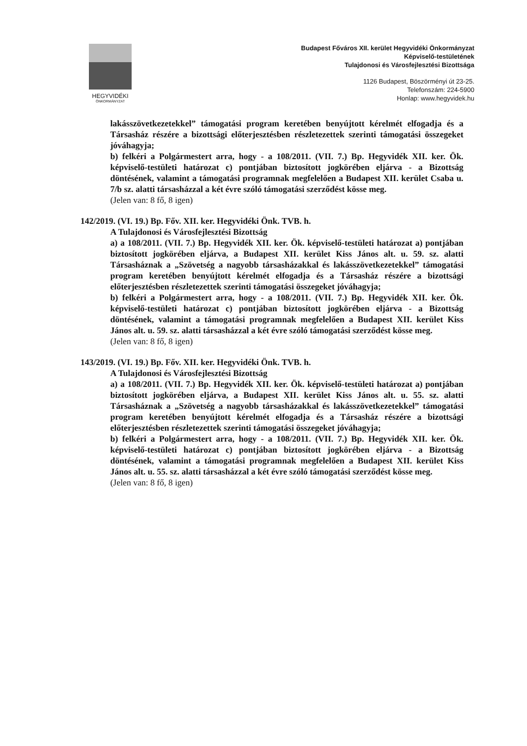HEGYVIDÉKI
ÖNKORMÁNYZAT
Budapest Főváros XII. kerület Hegyvidéki Önkormányzat
Képviselő-testületének
Tulajdonosi és Városfejlesztési Bizottsága
1126 Budapest, Böszörményi út 23-25.
Telefonszám: 224-5900
Honlap: www.hegyvidek.hu
lakásszövetkezetekkel” támogatási program keretében benyújtott kérelmét elfogadja és a Társasház részére a bizottsági előterjesztésben részletezettek szerinti támogatási összegeket jóváhagyja;
b) felkéri a Polgármestert arra, hogy - a 108/2011. (VII. 7.) Bp. Hegyvidék XII. ker. Ök. képviselő-testületi határozat c) pontjában biztosított jogkörében eljárva - a Bizottság döntésének, valamint a támogatási programnak megfelelően a Budapest XII. kerület Csaba u. 7/b sz. alatti társasházzal a két évre szóló támogatási szerződést kösse meg.
(Jelen van: 8 fő, 8 igen)
142/2019. (VI. 19.) Bp. Főv. XII. ker. Hegyvidéki Önk. TVB. h.
A Tulajdonosi és Városfejlesztési Bizottság
a) a 108/2011. (VII. 7.) Bp. Hegyvidék XII. ker. Ök. képviselő-testületi határozat a) pontjában biztosított jogkörében eljárva, a Budapest XII. kerület Kiss János alt. u. 59. sz. alatti Társasháznak a „Szövetség a nagyobb társasházakkal és lakásszövetkezetekkel” támogatási program keretében benyújtott kérelmét elfogadja és a Társasház részére a bizottsági előterjesztésben részletezettek szerinti támogatási összegeket jóváhagyja;
b) felkéri a Polgármestert arra, hogy - a 108/2011. (VII. 7.) Bp. Hegyvidék XII. ker. Ök. képviselő-testületi határozat c) pontjában biztosított jogkörében eljárva - a Bizottság döntésének, valamint a támogatási programnak megfelelően a Budapest XII. kerület Kiss János alt. u. 59. sz. alatti társasházzal a két évre szóló támogatási szerződést kösse meg.
(Jelen van: 8 fő, 8 igen)
143/2019. (VI. 19.) Bp. Főv. XII. ker. Hegyvidéki Önk. TVB. h.
A Tulajdonosi és Városfejlesztési Bizottság
a) a 108/2011. (VII. 7.) Bp. Hegyvidék XII. ker. Ök. képviselő-testületi határozat a) pontjában biztosított jogkörében eljárva, a Budapest XII. kerület Kiss János alt. u. 55. sz. alatti Társasháznak a „Szövetség a nagyobb társasházakkal és lakásszövetkezetekkel” támogatási program keretében benyújtott kérelmét elfogadja és a Társasház részére a bizottsági előterjesztésben részletezettek szerinti támogatási összegeket jóváhagyja;
b) felkéri a Polgármestert arra, hogy - a 108/2011. (VII. 7.) Bp. Hegyvidék XII. ker. Ök. képviselő-testületi határozat c) pontjában biztosított jogkörében eljárva - a Bizottság döntésének, valamint a támogatási programnak megfelelően a Budapest XII. kerület Kiss János alt. u. 55. sz. alatti társasházzal a két évre szóló támogatási szerződést kösse meg.
(Jelen van: 8 fő, 8 igen)